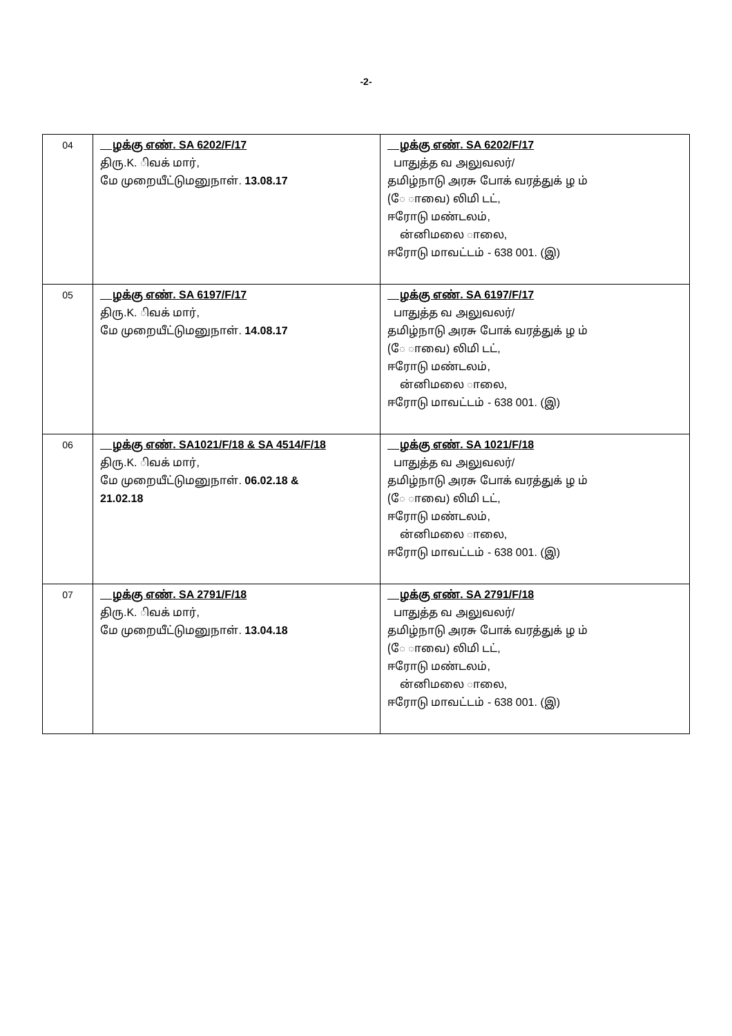-2-
| 04 | ழக்கு எண். SA 6202/F/17 திரு.K. ிவக் மார், மே முறையீட்டுமனுநாள். 13.08.17 | ழக்கு எண். SA 6202/F/17 பாதுத்த வ அலுவலர்/ தமிழ்நாடு அரசு போக் வரத்துக் ழ ம் (ே ாவை) லிமி டட், ஈரோடு மண்டலம், ன்னிமலை ாலை, ஈரோடு மாவட்டம் - 638 001. (இ) |
| 05 | ழக்கு எண். SA 6197/F/17 திரு.K. ிவக் மார், மே முறையீட்டுமனுநாள். 14.08.17 | ழக்கு எண். SA 6197/F/17 பாதுத்த வ அலுவலர்/ தமிழ்நாடு அரசு போக் வரத்துக் ழ ம் (ே ாவை) லிமி டட், ஈரோடு மண்டலம், ன்னிமலை ாலை, ஈரோடு மாவட்டம் - 638 001. (இ) |
| 06 | ழக்கு எண். SA1021/F/18 & SA 4514/F/18 திரு.K. ிவக் மார், மே முறையீட்டுமனுநாள். 06.02.18 & 21.02.18 | ழக்கு எண். SA 1021/F/18 பாதுத்த வ அலுவலர்/ தமிழ்நாடு அரசு போக் வரத்துக் ழ ம் (ே ாவை) லிமி டட், ஈரோடு மண்டலம், ன்னிமலை ாலை, ஈரோடு மாவட்டம் - 638 001. (இ) |
| 07 | ழக்கு எண். SA 2791/F/18 திரு.K. ிவக் மார், மே முறையீட்டுமனுநாள். 13.04.18 | ழக்கு எண். SA 2791/F/18 பாதுத்த வ அலுவலர்/ தமிழ்நாடு அரசு போக் வரத்துக் ழ ம் (ே ாவை) லிமி டட், ஈரோடு மண்டலம், ன்னிமலை ாலை, ஈரோடு மாவட்டம் - 638 001. (இ) |